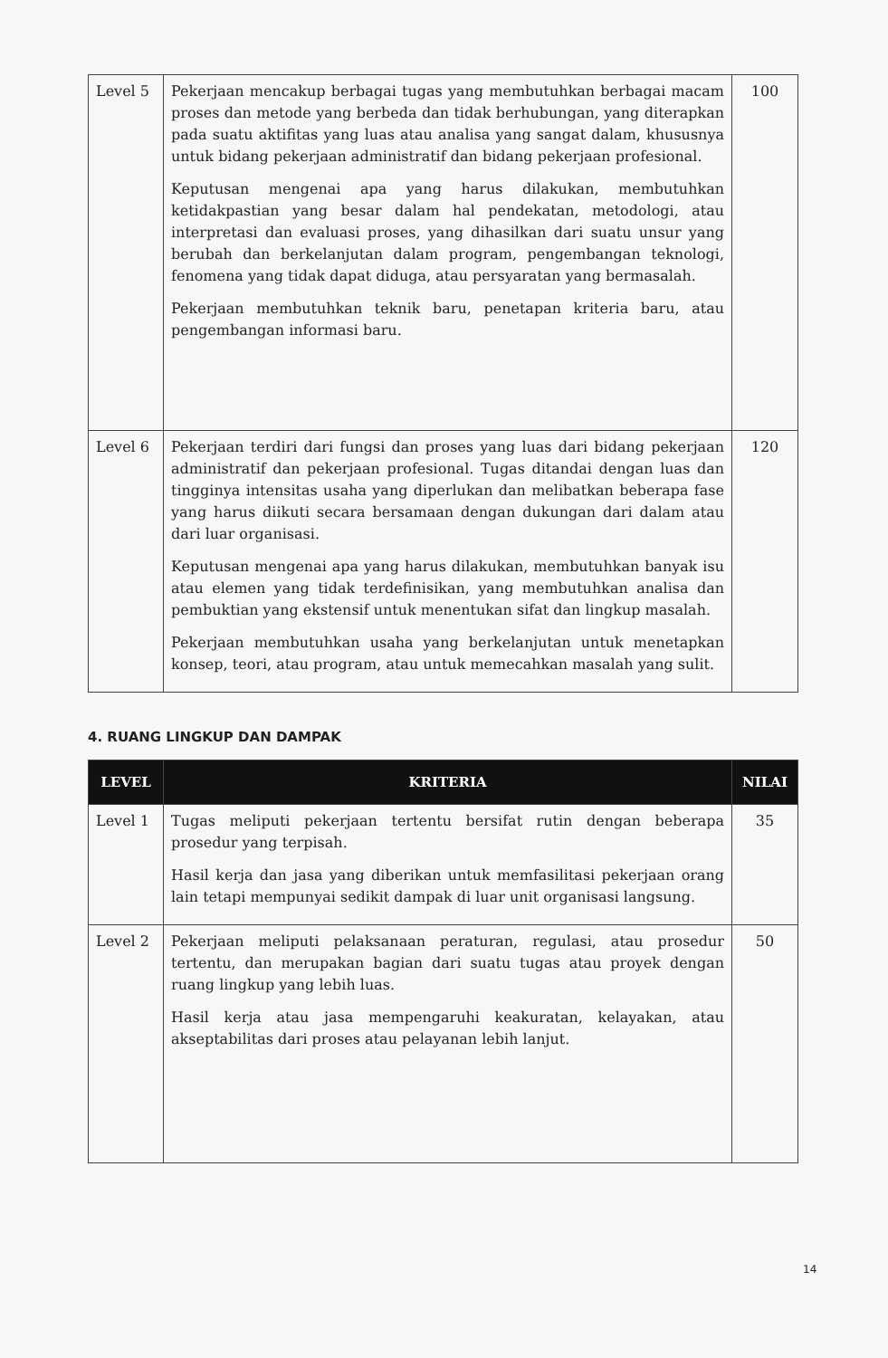| Level 5 | Pekerjaan mencakup berbagai tugas yang membutuhkan berbagai macam proses dan metode yang berbeda dan tidak berhubungan, yang diterapkan pada suatu aktifitas yang luas atau analisa yang sangat dalam, khususnya untuk bidang pekerjaan administratif dan bidang pekerjaan profesional. Keputusan mengenai apa yang harus dilakukan, membutuhkan ketidakpastian yang besar dalam hal pendekatan, metodologi, atau interpretasi dan evaluasi proses, yang dihasilkan dari suatu unsur yang berubah dan berkelanjutan dalam program, pengembangan teknologi, fenomena yang tidak dapat diduga, atau persyaratan yang bermasalah. Pekerjaan membutuhkan teknik baru, penetapan kriteria baru, atau pengembangan informasi baru. | 100 |
| Level 6 | Pekerjaan terdiri dari fungsi dan proses yang luas dari bidang pekerjaan administratif dan pekerjaan profesional. Tugas ditandai dengan luas dan tingginya intensitas usaha yang diperlukan dan melibatkan beberapa fase yang harus diikuti secara bersamaan dengan dukungan dari dalam atau dari luar organisasi. Keputusan mengenai apa yang harus dilakukan, membutuhkan banyak isu atau elemen yang tidak terdefinisikan, yang membutuhkan analisa dan pembuktian yang ekstensif untuk menentukan sifat dan lingkup masalah. Pekerjaan membutuhkan usaha yang berkelanjutan untuk menetapkan konsep, teori, atau program, atau untuk memecahkan masalah yang sulit. | 120 |
4. RUANG LINGKUP DAN DAMPAK
| LEVEL | KRITERIA | NILAI |
| --- | --- | --- |
| Level 1 | Tugas meliputi pekerjaan tertentu bersifat rutin dengan beberapa prosedur yang terpisah. Hasil kerja dan jasa yang diberikan untuk memfasilitasi pekerjaan orang lain tetapi mempunyai sedikit dampak di luar unit organisasi langsung. | 35 |
| Level 2 | Pekerjaan meliputi pelaksanaan peraturan, regulasi, atau prosedur tertentu, dan merupakan bagian dari suatu tugas atau proyek dengan ruang lingkup yang lebih luas. Hasil kerja atau jasa mempengaruhi keakuratan, kelayakan, atau akseptabilitas dari proses atau pelayanan lebih lanjut. | 50 |
14